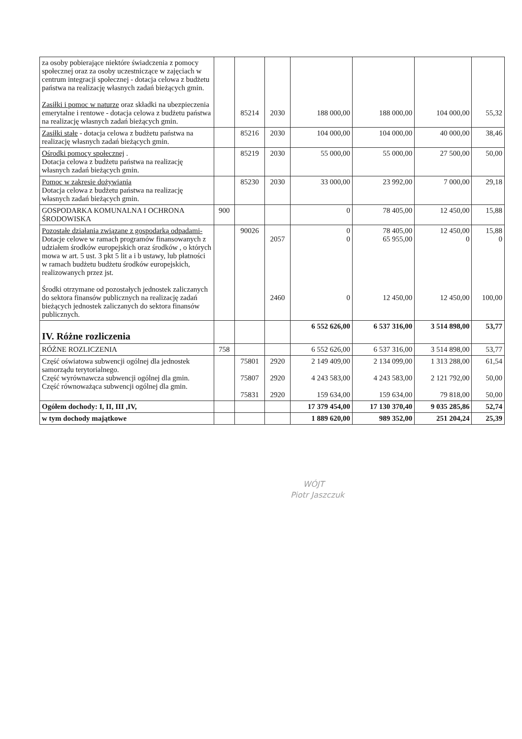| za osoby pobierające niektóre świadczenia z pomocy społecznej oraz za osoby uczestniczące w zajęciach w centrum integracji społecznej - dotacja celowa z budżetu państwa na realizację własnych zadań bieżących gmin. Zasiłki i pomoc w naturze oraz składki na ubezpieczenia emerytalne i rentowe - dotacja celowa z budżetu państwa na realizację własnych zadań bieżących gmin. | | 85214 | 2030 | 188 000,00 | 188 000,00 | 104 000,00 | 55,32 |
| Zasiłki stałe - dotacja celowa z budżetu państwa na realizację własnych zadań bieżących gmin. | | 85216 | 2030 | 104 000,00 | 104 000,00 | 40 000,00 | 38,46 |
| Ośrodki pomocy społecznej . Dotacja celowa z budżetu państwa na realizację własnych zadań bieżących gmin. | | 85219 | 2030 | 55 000,00 | 55 000,00 | 27 500,00 | 50,00 |
| Pomoc w zakresie dożywiania Dotacja celowa z budżetu państwa na realizację własnych zadań bieżących gmin. | | 85230 | 2030 | 33 000,00 | 23 992,00 | 7 000,00 | 29,18 |
| GOSPODARKA KOMUNALNA I OCHRONA ŚRODOWISKA | 900 | | | 0 | 78 405,00 | 12 450,00 | 15,88 |
| Pozostałe działania związane z gospodarką odpadami- Dotacje celowe w ramach programów finansowanych z udziałem środków europejskich oraz środków , o których mowa w art. 5 ust. 3 pkt 5 lit a i b ustawy, lub płatności w ramach budżetu budżetu środków europejskich, realizowanych przez jst. Środki otrzymane od pozostałych jednostek zaliczanych do sektora finansów publicznych na realizację zadań bieżących jednostek zaliczanych do sektora finansów publicznych. | | 90026 | 2057 2460 | 0 0 0 | 78 405,00 65 955,00 12 450,00 | 12 450,00 0 12 450,00 | 15,88 0 100,00 |
| IV. Różne rozliczenia | | | | 6 552 626,00 | 6 537 316,00 | 3 514 898,00 | 53,77 |
| RÓŻNE ROZLICZENIA | 758 | | | 6 552 626,00 | 6 537 316,00 | 3 514 898,00 | 53,77 |
| Część oświatowa subwencji ogólnej dla jednostek samorządu terytorialnego. Część wyrównawcza subwencji ogólnej dla gmin. Część równoważąca subwencji ogólnej dla gmin. | | 75801 75807 75831 | 2920 2920 2920 | 2 149 409,00 4 243 583,00 159 634,00 | 2 134 099,00 4 243 583,00 159 634,00 | 1 313 288,00 2 121 792,00 79 818,00 | 61,54 50,00 50,00 |
| Ogółem dochody: I, II, III ,IV, | | | | 17 379 454,00 | 17 130 370,40 | 9 035 285,86 | 52,74 |
| w tym dochody majątkowe | | | | 1 889 620,00 | 989 352,00 | 251 204,24 | 25,39 |
WÓJT
Piotr Jaszczuk